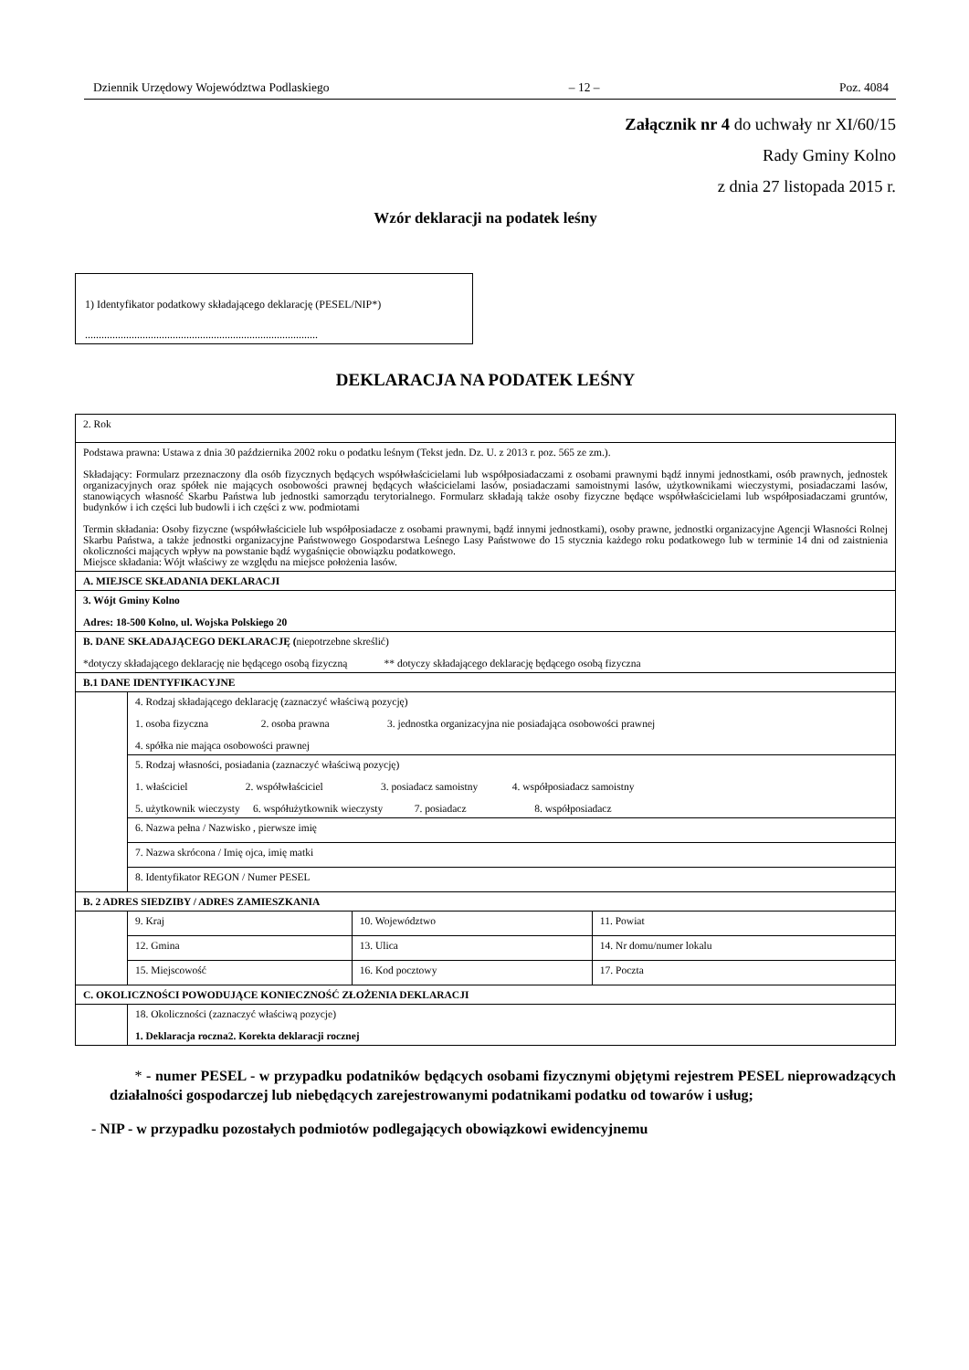Dziennik Urzędowy Województwa Podlaskiego – 12 – Poz. 4084
Załącznik nr 4 do uchwały nr XI/60/15
Rady Gminy Kolno
z dnia 27 listopada 2015 r.
Wzór deklaracji na podatek leśny
1) Identyfikator podatkowy składającego deklarację (PESEL/NIP*)
.....................................................................................
DEKLARACJA NA PODATEK LEŚNY
| 2. Rok | | | |
| Podstawa prawna: Ustawa z dnia 30 października 2002 roku o podatku leśnym (Tekst jedn. Dz. U. z 2013 r. poz. 565 ze zm.). Składający: Formularz przeznaczony dla osób fizycznych będących współwłaścicielami lub współposiadaczami z osobami prawnymi bądź innymi jednostkami, osób prawnych, jednostek organizacyjnych oraz spółek nie mających osobowości prawnej będących właścicielami lasów, posiadaczami samoistnymi lasów, użytkownikami wieczystymi, posiadaczami lasów, stanowiących własność Skarbu Państwa lub jednostki samorządu terytorialnego. Formularz składają także osoby fizyczne będące współwłaścicielami lub współposiadaczami gruntów, budynków i ich części lub budowli i ich części z ww. podmiotami Termin składania: Osoby fizyczne (współwłaściciele lub współposiadacze z osobami prawnymi, bądź innymi jednostkami), osoby prawne, jednostki organizacyjne Agencji Własności Rolnej Skarbu Państwa, a także jednostki organizacyjne Państwowego Gospodarstwa Leśnego Lasy Państwowe do 15 stycznia każdego roku podatkowego lub w terminie 14 dni od zaistnienia okoliczności mających wpływ na powstanie bądź wygaśnięcie obowiązku podatkowego. Miejsce składania: Wójt właściwy ze względu na miejsce położenia lasów. | | | |
| A. MIEJSCE SKŁADANIA DEKLARACJI | | | |
| 3. Wójt Gminy Kolno Adres: 18-500 Kolno, ul. Wojska Polskiego 20 | | | |
| B. DANE SKŁADAJĄCEGO DEKLARACJĘ ( niepotrzebne skreślić) *dotyczy składającego deklarację nie będącego osobą fizyczną ** dotyczy składającego deklarację będącego osobą fizyczna | | | |
| B.1 DANE IDENTYFIKACYJNE | | | |
| | 4. Rodzaj składającego deklarację (zaznaczyć właściwą pozycję) 1. osoba fizyczna 2. osoba prawna 3. jednostka organizacyjna nie posiadająca osobowości prawnej 4. spółka nie mająca osobowości prawnej | | |
| | 5. Rodzaj własności, posiadania (zaznaczyć właściwą pozycję) 1. właściciel 2. współwłaściciel 3. posiadacz samoistny 4. współposiadacz samoistny 5. użytkownik wieczysty 6. współużytkownik wieczysty 7. posiadacz 8. współposiadacz | | |
| | 6. Nazwa pełna / Nazwisko , pierwsze imię | | |
| | 7. Nazwa skrócona / Imię ojca, imię matki | | |
| | 8. Identyfikator REGON / Numer PESEL | | |
| B. 2 ADRES SIEDZIBY / ADRES ZAMIESZKANIA | | | |
| | 9. Kraj | 10. Województwo | 11. Powiat |
| | 12. Gmina | 13. Ulica | 14. Nr domu/numer lokalu |
| | 15. Miejscowość | 16. Kod pocztowy | 17. Poczta |
| C. OKOLICZNOŚCI POWODUJĄCE KONIECZNOŚĆ ZŁOŻENIA DEKLARACJI | | | |
| | 18. Okoliczności (zaznaczyć właściwą pozycje) 1. Deklaracja roczna2. Korekta deklaracji rocznej | | |
* - numer PESEL - w przypadku podatników będących osobami fizycznymi objętymi rejestrem PESEL nieprowadzących działalności gospodarczej lub niebędących zarejestrowanymi podatnikami podatku od towarów i usług;
- NIP - w przypadku pozostałych podmiotów podlegających obowiązkowi ewidencyjnemu